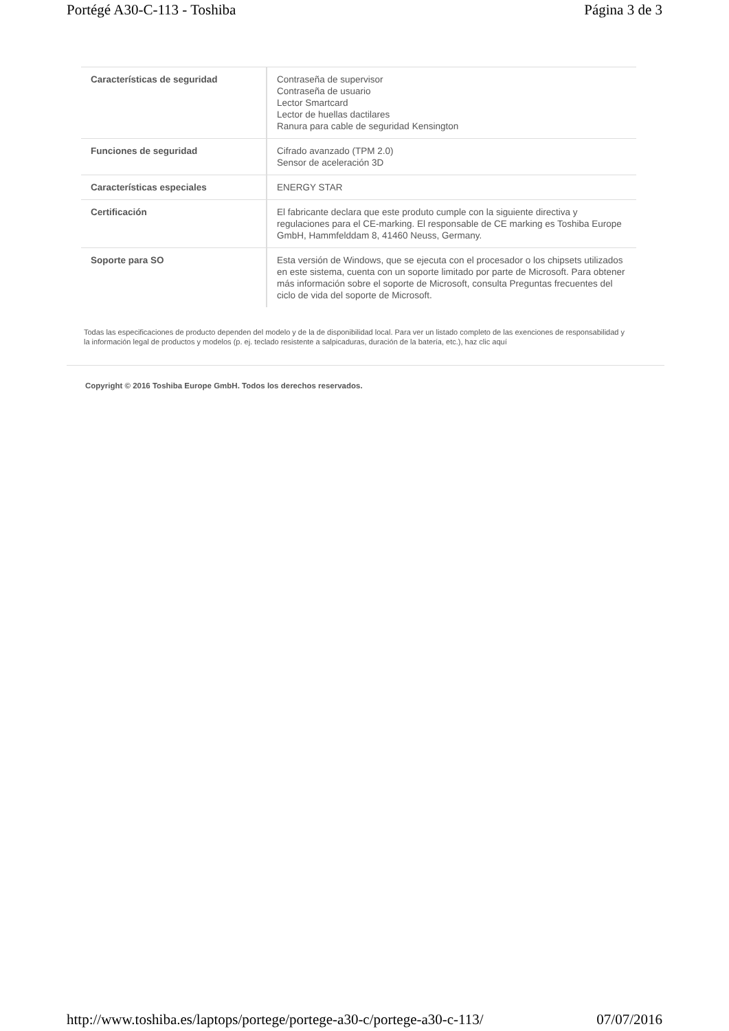Portégé A30-C-113 - Toshiba Página 3 de 3
| Características de seguridad | Contraseña de supervisor Contraseña de usuario Lector Smartcard Lector de huellas dactilares Ranura para cable de seguridad Kensington |
| Funciones de seguridad | Cifrado avanzado (TPM 2.0) Sensor de aceleración 3D |
| Características especiales | ENERGY STAR |
| Certificación | El fabricante declara que este produto cumple con la siguiente directiva y regulaciones para el CE-marking. El responsable de CE marking es Toshiba Europe GmbH, Hammfelddam 8, 41460 Neuss, Germany. |
| Soporte para SO | Esta versión de Windows, que se ejecuta con el procesador o los chipsets utilizados en este sistema, cuenta con un soporte limitado por parte de Microsoft. Para obtener más información sobre el soporte de Microsoft, consulta Preguntas frecuentes del ciclo de vida del soporte de Microsoft. |
Todas las especificaciones de producto dependen del modelo y de la de disponibilidad local. Para ver un listado completo de las exenciones de responsabilidad y la información legal de productos y modelos (p. ej. teclado resistente a salpicaduras, duración de la batería, etc.), haz clic aquí
Copyright © 2016 Toshiba Europe GmbH. Todos los derechos reservados.
http://www.toshiba.es/laptops/portege/portege-a30-c/portege-a30-c-113/ 07/07/2016